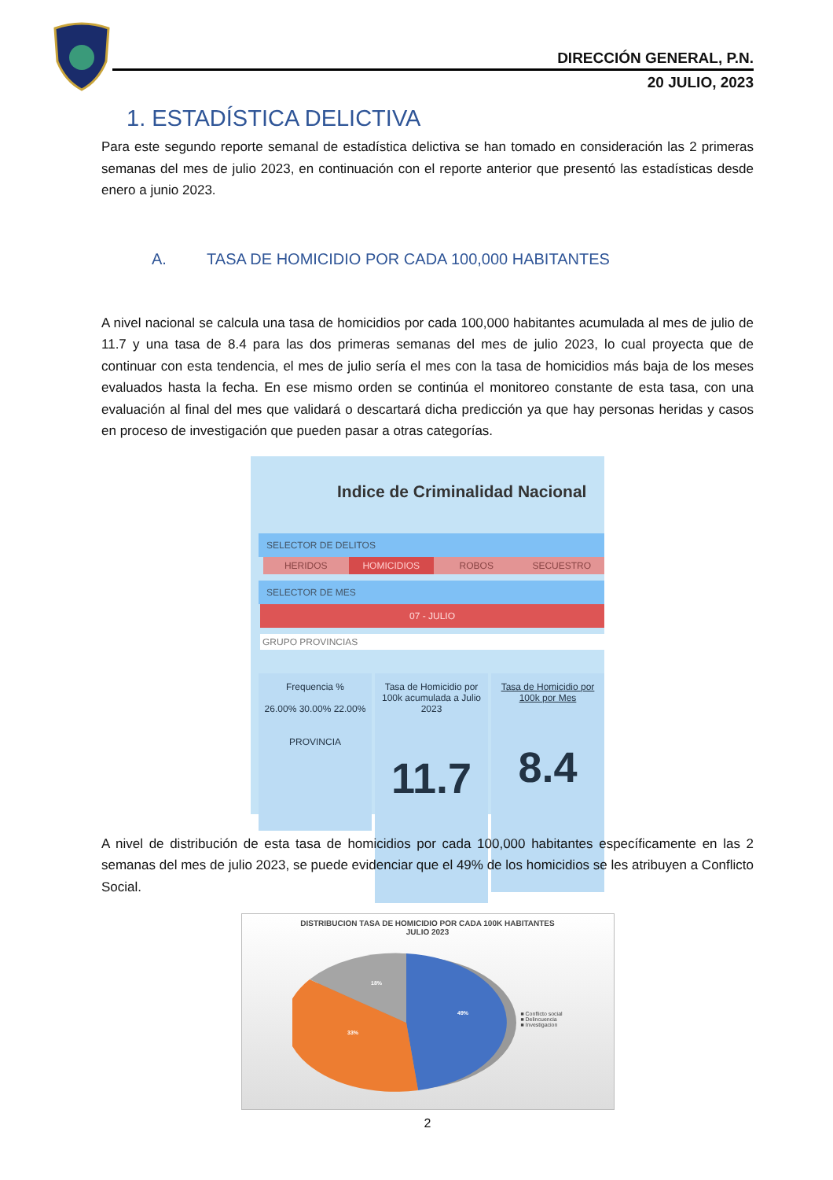DIRECCIÓN GENERAL, P.N.
20 JULIO, 2023
1. ESTADÍSTICA DELICTIVA
Para este segundo reporte semanal de estadística delictiva se han tomado en consideración las 2 primeras semanas del mes de julio 2023, en continuación con el reporte anterior que presentó las estadísticas desde enero a junio 2023.
A. TASA DE HOMICIDIO POR CADA 100,000 HABITANTES
A nivel nacional se calcula una tasa de homicidios por cada 100,000 habitantes acumulada al mes de julio de 11.7 y una tasa de 8.4 para las dos primeras semanas del mes de julio 2023, lo cual proyecta que de continuar con esta tendencia, el mes de julio sería el mes con la tasa de homicidios más baja de los meses evaluados hasta la fecha. En ese mismo orden se continúa el monitoreo constante de esta tasa, con una evaluación al final del mes que validará o descartará dicha predicción ya que hay personas heridas y casos en proceso de investigación que pueden pasar a otras categorías.
Indice de Criminalidad Nacional
SELECTOR DE DELITOS
HERIDOS HOMICIDIOS ROBOS SECUESTRO
SELECTOR DE MES
07 - JULIO
GRUPO PROVINCIAS
Frequencia %
26.00% 30.00% 22.00%
PROVINCIA
Tasa de Homicidio por 100k acumulada a Julio 2023
11.7
Tasa de Homicidio por 100k por Mes
8.4
A nivel de distribución de esta tasa de homicidios por cada 100,000 habitantes específicamente en las 2 semanas del mes de julio 2023, se puede evidenciar que el 49% de los homicidios se les atribuyen a Conflicto Social.
DISTRIBUCION TASA DE HOMICIDIO POR CADA 100K HABITANTES
JULIO 2023
49%
33%
18%
■ Conflicto social
■ Delincuencia
■ Investigacion
2